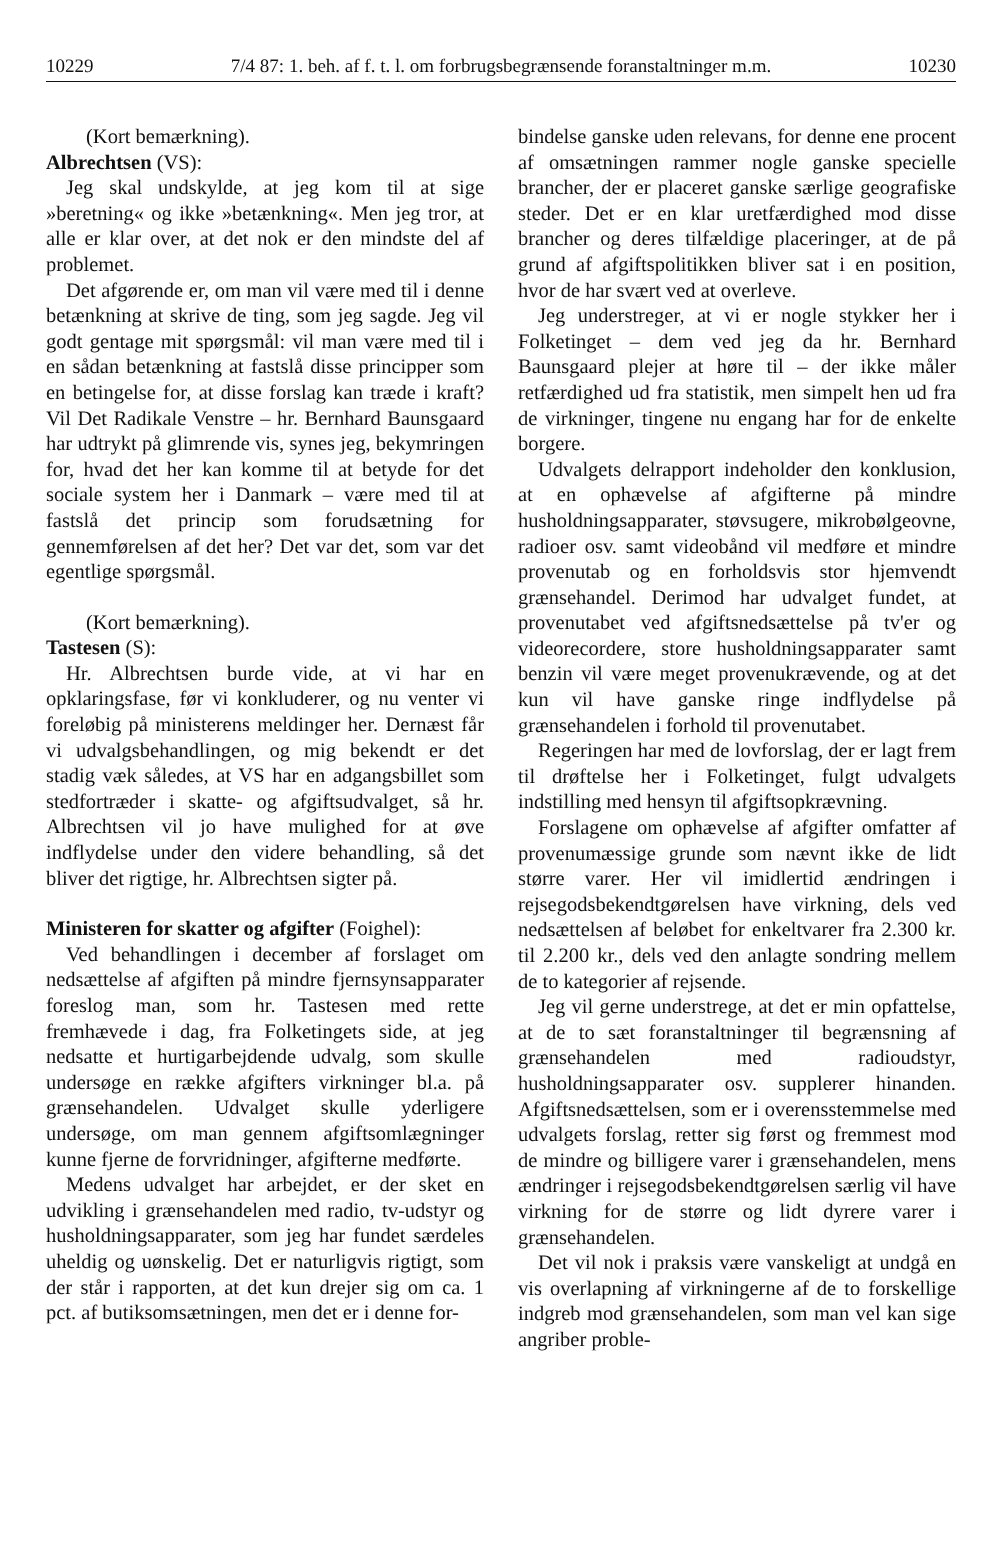10229 7/4 87: 1. beh. af f. t. l. om forbrugsbegrænsende foranstaltninger m.m. 10230
(Kort bemærkning).
Albrechtsen (VS):
Jeg skal undskylde, at jeg kom til at sige »beretning« og ikke »betænkning«. Men jeg tror, at alle er klar over, at det nok er den mindste del af problemet.
Det afgørende er, om man vil være med til i denne betænkning at skrive de ting, som jeg sagde. Jeg vil godt gentage mit spørgsmål: vil man være med til i en sådan betænkning at fastslå disse principper som en betingelse for, at disse forslag kan træde i kraft? Vil Det Radikale Venstre – hr. Bernhard Baunsgaard har udtrykt på glimrende vis, synes jeg, bekymringen for, hvad det her kan komme til at betyde for det sociale system her i Danmark – være med til at fastslå det princip som forudsætning for gennemførelsen af det her? Det var det, som var det egentlige spørgsmål.
(Kort bemærkning).
Tastesen (S):
Hr. Albrechtsen burde vide, at vi har en opklaringsfase, før vi konkluderer, og nu venter vi foreløbig på ministerens meldinger her. Dernæst får vi udvalgsbehandlingen, og mig bekendt er det stadig væk således, at VS har en adgangsbillet som stedfortræder i skatte- og afgiftsudvalget, så hr. Albrechtsen vil jo have mulighed for at øve indflydelse under den videre behandling, så det bliver det rigtige, hr. Albrechtsen sigter på.
Ministeren for skatter og afgifter (Foighel):
Ved behandlingen i december af forslaget om nedsættelse af afgiften på mindre fjernsynsapparater foreslog man, som hr. Tastesen med rette fremhævede i dag, fra Folketingets side, at jeg nedsatte et hurtigarbejdende udvalg, som skulle undersøge en række afgifters virkninger bl.a. på grænsehandelen. Udvalget skulle yderligere undersøge, om man gennem afgiftsomlægninger kunne fjerne de forvridninger, afgifterne medførte.
Medens udvalget har arbejdet, er der sket en udvikling i grænsehandelen med radio, tv-udstyr og husholdningsapparater, som jeg har fundet særdeles uheldig og uønskelig. Det er naturligvis rigtigt, som der står i rapporten, at det kun drejer sig om ca. 1 pct. af butiksomsætningen, men det er i denne for-
bindelse ganske uden relevans, for denne ene procent af omsætningen rammer nogle ganske specielle brancher, der er placeret ganske særlige geografiske steder. Det er en klar uretfærdighed mod disse brancher og deres tilfældige placeringer, at de på grund af afgiftspolitikken bliver sat i en position, hvor de har svært ved at overleve.
Jeg understreger, at vi er nogle stykker her i Folketinget – dem ved jeg da hr. Bernhard Baunsgaard plejer at høre til – der ikke måler retfærdighed ud fra statistik, men simpelt hen ud fra de virkninger, tingene nu engang har for de enkelte borgere.
Udvalgets delrapport indeholder den konklusion, at en ophævelse af afgifterne på mindre husholdningsapparater, støvsugere, mikrobølgeovne, radioer osv. samt videobånd vil medføre et mindre provenutab og en forholdsvis stor hjemvendt grænsehandel. Derimod har udvalget fundet, at provenutabet ved afgiftsnedsættelse på tv'er og videorecordere, store husholdningsapparater samt benzin vil være meget provenukrævende, og at det kun vil have ganske ringe indflydelse på grænsehandelen i forhold til provenutabet.
Regeringen har med de lovforslag, der er lagt frem til drøftelse her i Folketinget, fulgt udvalgets indstilling med hensyn til afgiftsopkrævning.
Forslagene om ophævelse af afgifter omfatter af provenumæssige grunde som nævnt ikke de lidt større varer. Her vil imidlertid ændringen i rejsegodsbekendtgørelsen have virkning, dels ved nedsættelsen af beløbet for enkeltvarer fra 2.300 kr. til 2.200 kr., dels ved den anlagte sondring mellem de to kategorier af rejsende.
Jeg vil gerne understrege, at det er min opfattelse, at de to sæt foranstaltninger til begrænsning af grænsehandelen med radioudstyr, husholdningsapparater osv. supplerer hinanden. Afgiftsnedsættelsen, som er i overensstemmelse med udvalgets forslag, retter sig først og fremmest mod de mindre og billigere varer i grænsehandelen, mens ændringer i rejsegodsbekendtgørelsen særlig vil have virkning for de større og lidt dyrere varer i grænsehandelen.
Det vil nok i praksis være vanskeligt at undgå en vis overlapning af virkningerne af de to forskellige indgreb mod grænsehandelen, som man vel kan sige angriber proble-